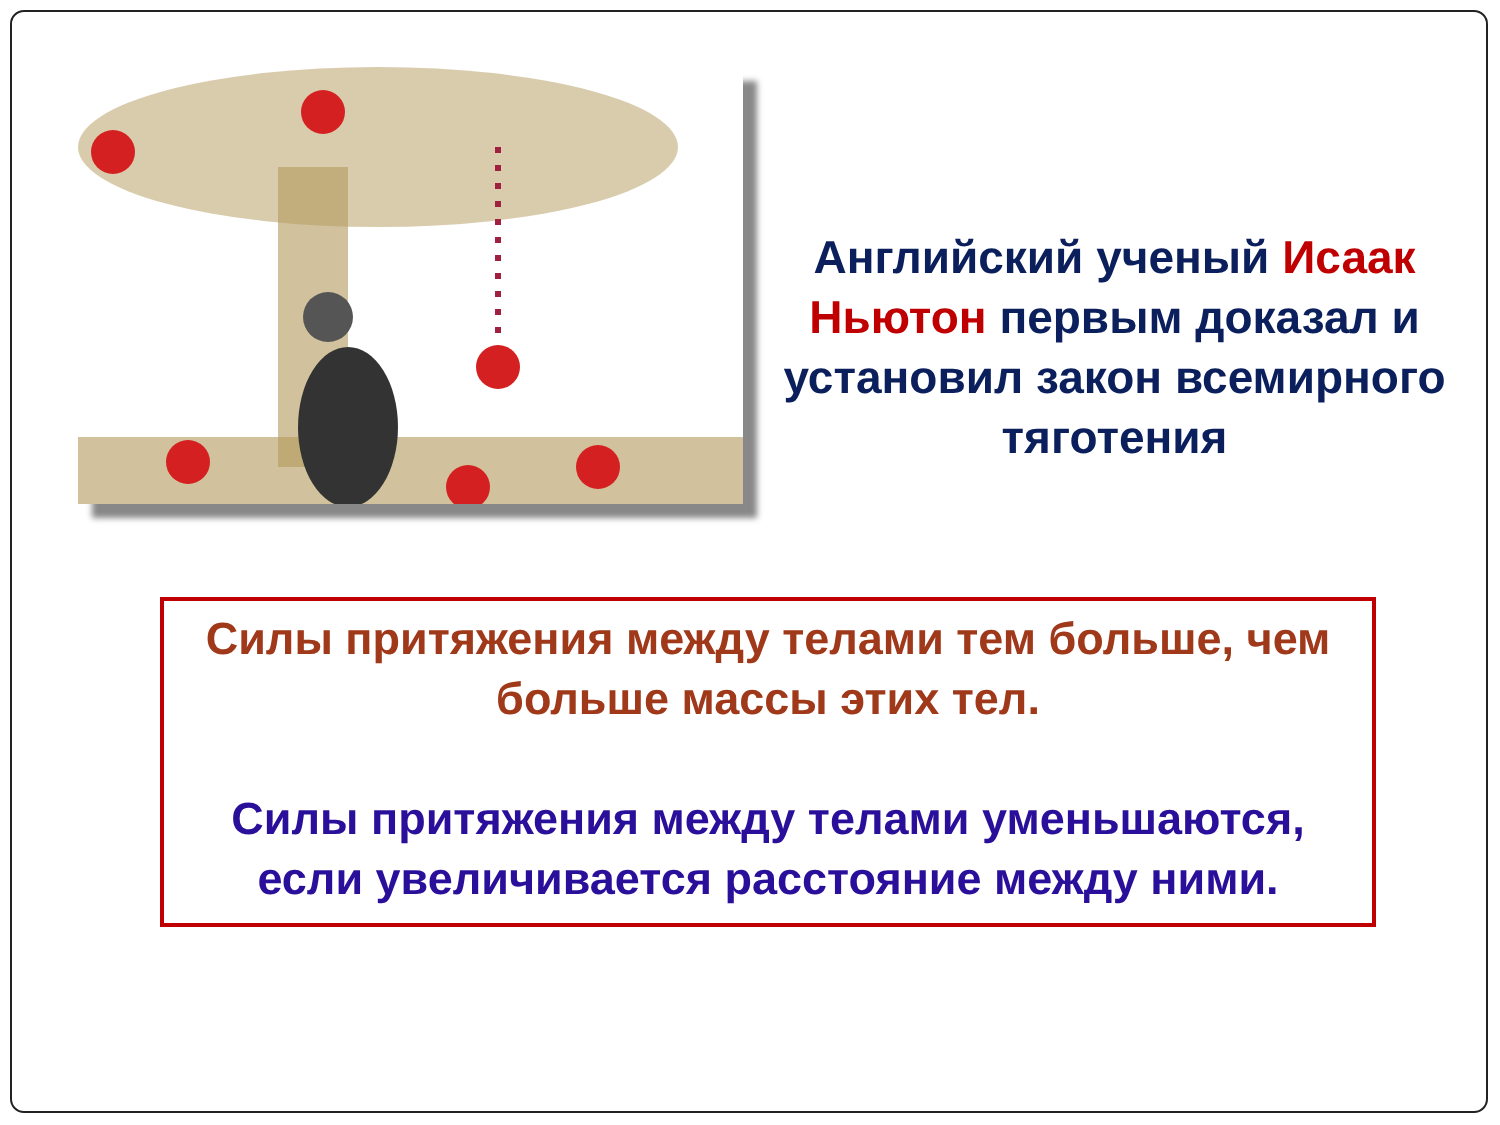Английский ученый Исаак Ньютон первым доказал и установил закон всемирного тяготения
Силы притяжения между телами тем больше, чем больше массы этих тел.
Силы притяжения между телами уменьшаются, если увеличивается расстояние между ними.